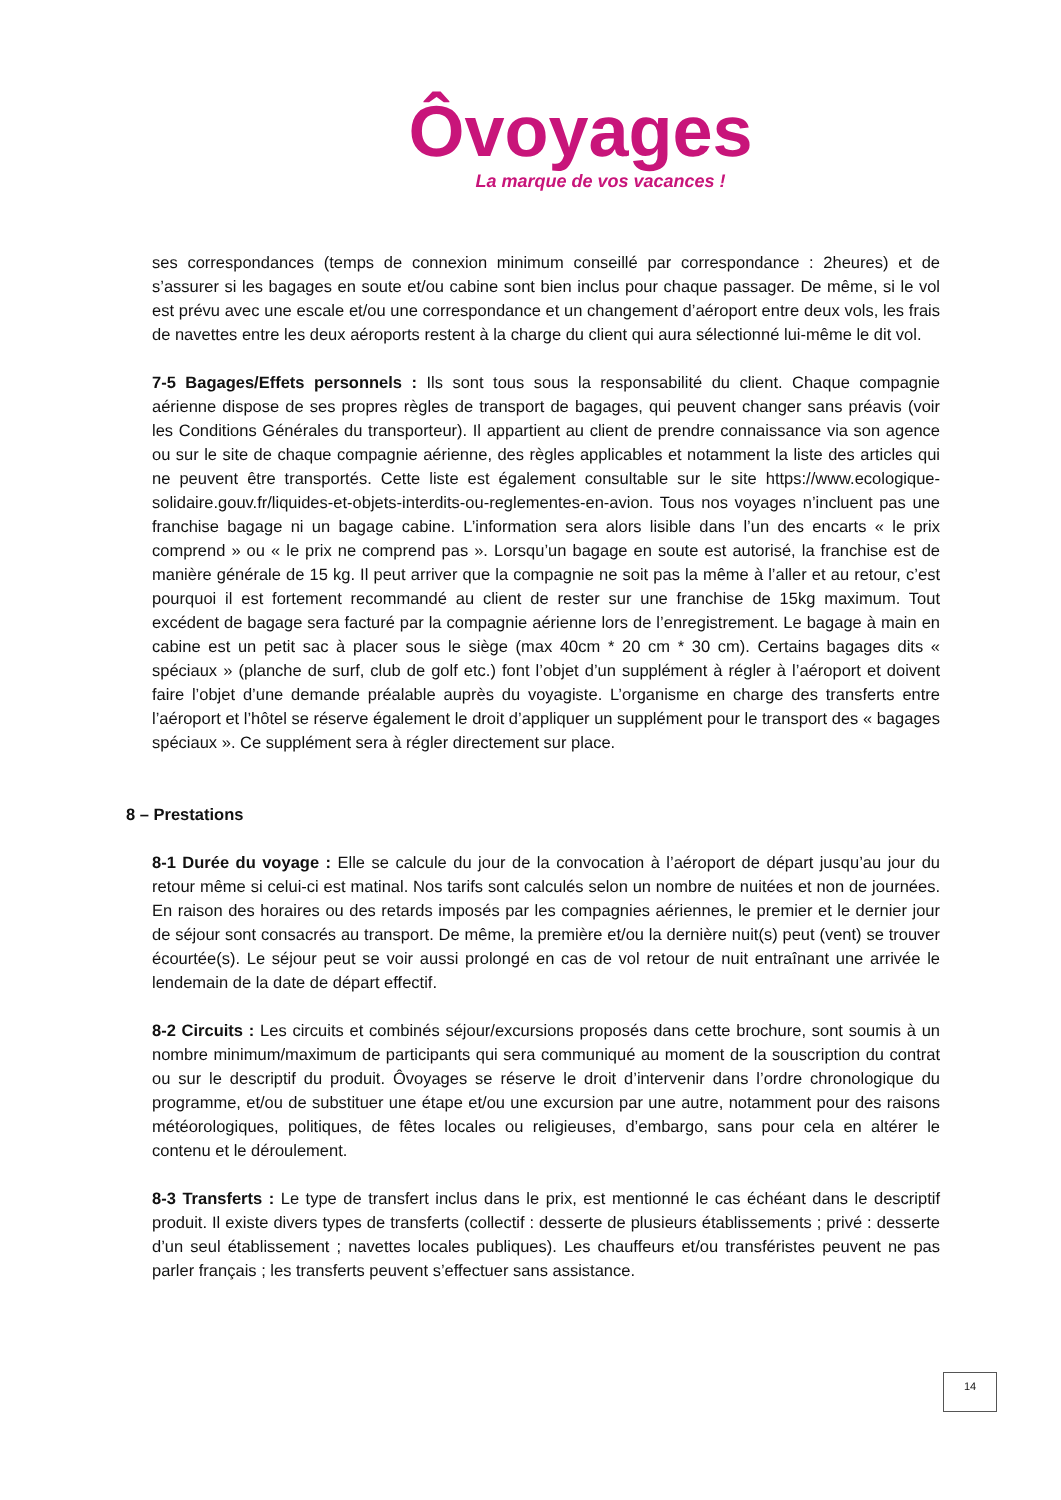Ôvoyages
La marque de vos vacances !
ses correspondances (temps de connexion minimum conseillé par correspondance : 2heures) et de s’assurer si les bagages en soute et/ou cabine sont bien inclus pour chaque passager. De même, si le vol est prévu avec une escale et/ou une correspondance et un changement d’aéroport entre deux vols, les frais de navettes entre les deux aéroports restent à la charge du client qui aura sélectionné lui-même le dit vol.
7-5 Bagages/Effets personnels : Ils sont tous sous la responsabilité du client. Chaque compagnie aérienne dispose de ses propres règles de transport de bagages, qui peuvent changer sans préavis (voir les Conditions Générales du transporteur). Il appartient au client de prendre connaissance via son agence ou sur le site de chaque compagnie aérienne, des règles applicables et notamment la liste des articles qui ne peuvent être transportés. Cette liste est également consultable sur le site https://www.ecologique-solidaire.gouv.fr/liquides-et-objets-interdits-ou-reglementes-en-avion. Tous nos voyages n’incluent pas une franchise bagage ni un bagage cabine. L’information sera alors lisible dans l’un des encarts « le prix comprend » ou « le prix ne comprend pas ». Lorsqu’un bagage en soute est autorisé, la franchise est de manière générale de 15 kg. Il peut arriver que la compagnie ne soit pas la même à l’aller et au retour, c’est pourquoi il est fortement recommandé au client de rester sur une franchise de 15kg maximum. Tout excédent de bagage sera facturé par la compagnie aérienne lors de l’enregistrement. Le bagage à main en cabine est un petit sac à placer sous le siège (max 40cm * 20 cm * 30 cm). Certains bagages dits « spéciaux » (planche de surf, club de golf etc.) font l’objet d’un supplément à régler à l’aéroport et doivent faire l’objet d’une demande préalable auprès du voyagiste. L’organisme en charge des transferts entre l’aéroport et l’hôtel se réserve également le droit d’appliquer un supplément pour le transport des « bagages spéciaux ». Ce supplément sera à régler directement sur place.
8 – Prestations
8-1 Durée du voyage : Elle se calcule du jour de la convocation à l’aéroport de départ jusqu’au jour du retour même si celui-ci est matinal. Nos tarifs sont calculés selon un nombre de nuitées et non de journées. En raison des horaires ou des retards imposés par les compagnies aériennes, le premier et le dernier jour de séjour sont consacrés au transport. De même, la première et/ou la dernière nuit(s) peut (vent) se trouver écourtée(s). Le séjour peut se voir aussi prolongé en cas de vol retour de nuit entraînant une arrivée le lendemain de la date de départ effectif.
8-2 Circuits : Les circuits et combinés séjour/excursions proposés dans cette brochure, sont soumis à un nombre minimum/maximum de participants qui sera communiqué au moment de la souscription du contrat ou sur le descriptif du produit. Ôvoyages se réserve le droit d’intervenir dans l’ordre chronologique du programme, et/ou de substituer une étape et/ou une excursion par une autre, notamment pour des raisons météorologiques, politiques, de fêtes locales ou religieuses, d’embargo, sans pour cela en altérer le contenu et le déroulement.
8-3 Transferts : Le type de transfert inclus dans le prix, est mentionné le cas échéant dans le descriptif produit. Il existe divers types de transferts (collectif : desserte de plusieurs établissements ; privé : desserte d’un seul établissement ; navettes locales publiques). Les chauffeurs et/ou transféristes peuvent ne pas parler français ; les transferts peuvent s’effectuer sans assistance.
14